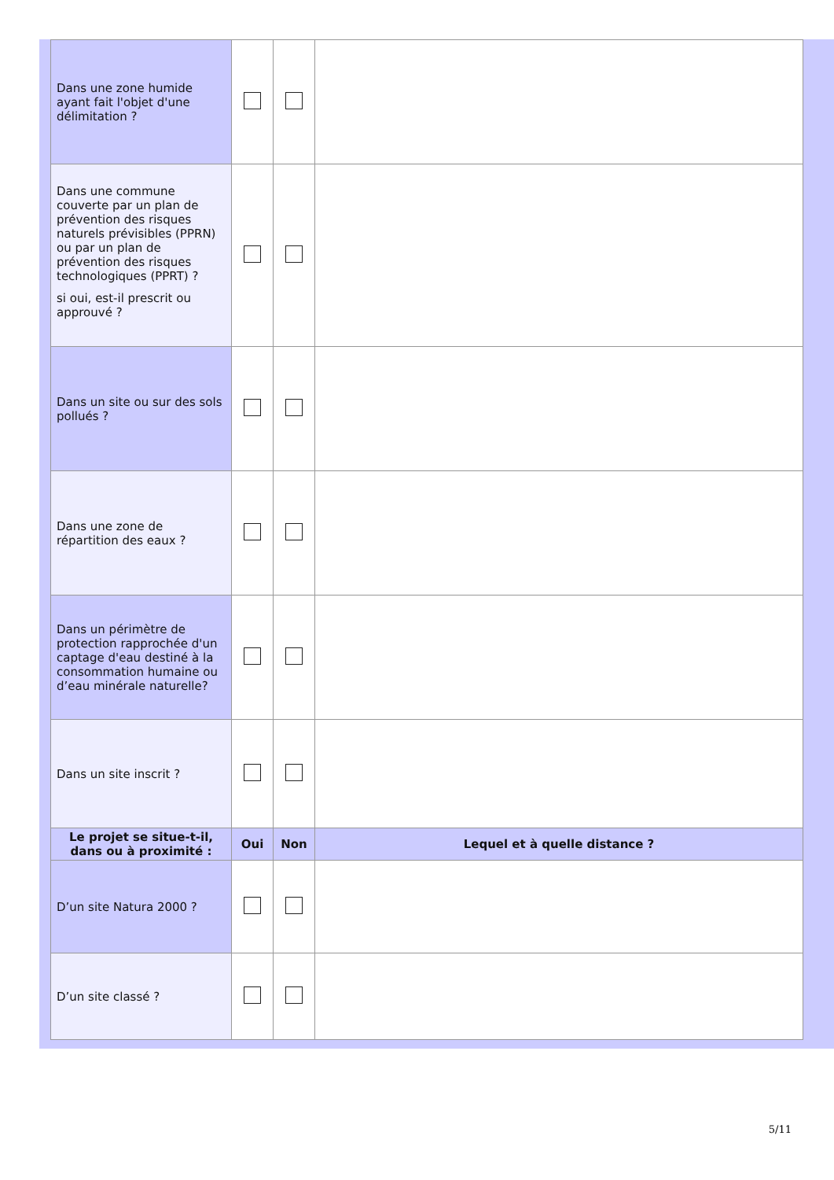| Dans une zone humide ayant fait l'objet d'une délimitation ? | | | |
| Dans une commune couverte par un plan de prévention des risques naturels prévisibles (PPRN) ou par un plan de prévention des risques technologiques (PPRT) ? si oui, est-il prescrit ou approuvé ? | | | |
| Dans un site ou sur des sols pollués ? | | | |
| Dans une zone de répartition des eaux ? | | | |
| Dans un périmètre de protection rapprochée d'un captage d'eau destiné à la consommation humaine ou d’eau minérale naturelle? | | | |
| Dans un site inscrit ? | | | |
| Le projet se situe-t-il, dans ou à proximité : | Oui | Non | Lequel et à quelle distance ? |
| D’un site Natura 2000 ? | | | |
| D’un site classé ? | | | |
5/11